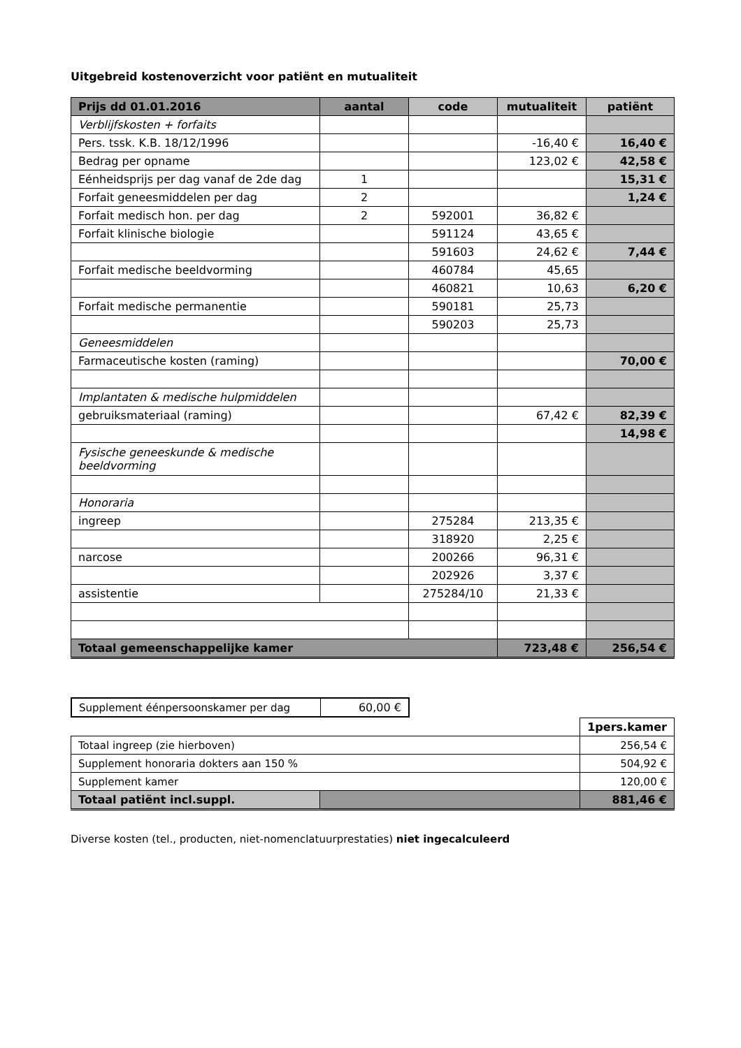Uitgebreid kostenoverzicht voor patiënt en mutualiteit
| Prijs dd 01.01.2016 | aantal | code | mutualiteit | patiënt |
| --- | --- | --- | --- | --- |
| Verblijfskosten + forfaits | | | | |
| Pers. tssk. K.B. 18/12/1996 | | | -16,40 € | 16,40 € |
| Bedrag per opname | | | 123,02 € | 42,58 € |
| Eénheidsprijs per dag vanaf de 2de dag | 1 | | | 15,31 € |
| Forfait geneesmiddelen per dag | 2 | | | 1,24 € |
| Forfait medisch hon. per dag | 2 | 592001 | 36,82 € | |
| Forfait klinische biologie | | 591124 | 43,65 € | |
| | | 591603 | 24,62 € | 7,44 € |
| Forfait medische beeldvorming | | 460784 | 45,65 | |
| | | 460821 | 10,63 | 6,20 € |
| Forfait medische permanentie | | 590181 | 25,73 | |
| | | 590203 | 25,73 | |
| Geneesmiddelen | | | | |
| Farmaceutische kosten (raming) | | | | 70,00 € |
| Implantaten & medische hulpmiddelen | | | | |
| gebruiksmateriaal (raming) | | | 67,42 € | 82,39 € |
| | | | | 14,98 € |
| Fysische geneeskunde & medische beeldvorming | | | | |
| Honoraria | | | | |
| ingreep | | 275284 | 213,35 € | |
| | | 318920 | 2,25 € | |
| narcose | | 200266 | 96,31 € | |
| | | 202926 | 3,37 € | |
| assistentie | | 275284/10 | 21,33 € | |
| Totaal gemeenschappelijke kamer | | | 723,48 € | 256,54 € |
| Supplement éénpersoonskamer per dag | 60,00 € |
| | | 1pers.kamer |
| Totaal ingreep (zie hierboven) | | 256,54 € |
| Supplement honoraria dokters aan 150 % | | 504,92 € |
| Supplement kamer | | 120,00 € |
| Totaal patiënt incl.suppl. | | 881,46 € |
Diverse kosten (tel., producten, niet-nomenclatuurprestaties) niet ingecalculeerd